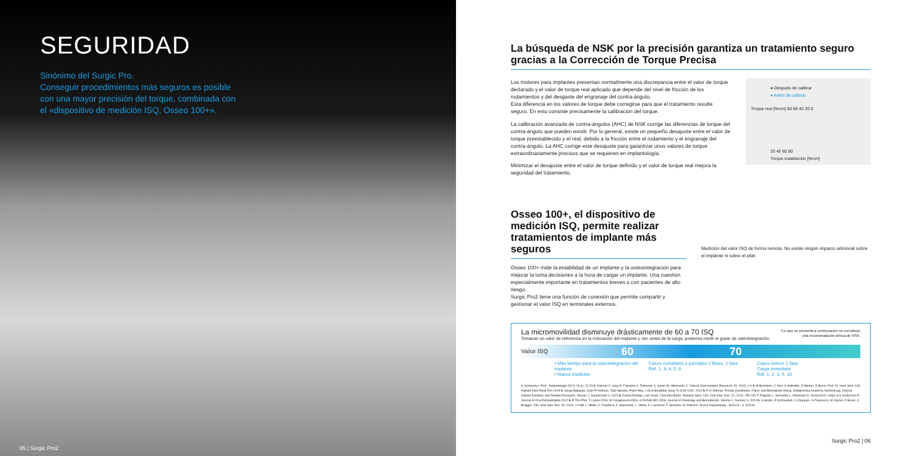SEGURIDAD
Sinónimo del Surgic Pro.
Conseguir procedimientos más seguros es posible con una mayor precisión del torque, combinada con el «dispositivo de medición ISQ, Osseo 100+».
05 | Surgic Pro2
La búsqueda de NSK por la precisión garantiza un tratamiento seguro gracias a la Corrección de Torque Precisa
Los motores para implantes presentan normalmente una discrepancia entre el valor de torque declarado y el valor de torque real aplicado que depende del nivel de fricción de los rodamientos y del desgaste del engranaje del contra-ángulo.
Esta diferencia en los valores de torque debe corregirse para que el tratamiento resulte seguro. En esto consiste precisamente la calibración del torque.
La calibración avanzada de contra-ángulos (AHC) de NSK corrige las diferencias de torque del contra-ángulo que pueden existir. Por lo general, existe un pequeño desajuste entre el valor de torque preestablecido y el real, debido a la fricción entre el rodamiento y el engranaje del contra-ángulo. La AHC corrige este desajuste para garantizar unos valores de torque extraordinariamente precisos que se requieren en implantología.
Minimizar el desajuste entre el valor de torque definido y el valor de torque real mejora la seguridad del tratamiento.
● Después de calibrar
● Antes de calibrar
Torque real [N•cm] 80 60 40 20 0
20 40 60 80
Torque establecido [N•cm]
Osseo 100+, el dispositivo de medición ISQ, permite realizar tratamientos de implante más seguros
Osseo 100+ mide la estabilidad de un implante y la osteointegración para mejorar la toma decisiones a la hora de cargar un implante. Una cuestión especialmente importante en tratamientos breves o con pacientes de alto riesgo.
Surgic Pro2 tiene una función de conexión que permite compartir y gestionar el valor ISQ en terminales externos.
Medición del valor ISQ de forma remota. No existe ningún impacto adicional sobre el implante ni sobre el pilar.
*Lo que se presenta a continuación no constituye
una recomendación clínica de NSK.
La micromovilidad disminuye drásticamente de 60 a 70 ISQ
Tomando un valor de referencia en la colocación del implante y otro antes de la carga, podemos medir el grado de osteointegración.
Valor ISQ 60 70
• Más tiempo para la osteointegración del implante
• Nueva medición
Casos completos o parciales 2 fases, 1 fase
Ref. 1, 3, 4, 5, 6
Casos únicos 1 fase
Carga inmediata
Ref. 1, 2, 3, 9, 10
1. Sennerby L Prof., Implantologie 2013; 21(1): 21-23 2. Kokovic V, Jung R, Feloutzis A, Todorovic V, Jurisic M, Hämmerle C. Clinical Oral Implants Research, 00, 2013, 1-6 3. M Bornstein, C Hart, S Halbritter, D Morton, D Buser, Prof. Dr. med. dent. Clin Implant Dent Relat Res 2009 4. Serge Baltayan, Joan Pi-Anfruns, Tara Aghaloo, Peter Moy. J Oral Maxillofac Surg 74:1145-1152, 2016 5. P O Östman, Private practitioner, Falun- and Biomaterial Group, Sahlgrenska Academy Gothenburg. Clinical Implant Dentistry and Related Research, Volume 7, Supplement 1, 2015 6. Daniel Rodrigo, Luis Aracil, Conchita Martin, Mariano Sanz. Clin. Oral Impl. Res. 21, 2010; 255-261 7. Pagliani L, Sennerby L, Petersson A, Verrocchi D, Volpe S & Andersson P. Journal of Oral Rehabilitation 2012 8. P Trisi Phd, T Carlesi DDS, M Colagiovanni DDS, G Perfetti MD, DDS. Journal of Osteology and Biomaterials, Volume 1, Number 3, 2010 9. S Hicklin, E Schneebeli, V Chappuis, S Francesco, M Janner, D Buser, U Brägger. Clin. Oral Impl. Res. 00, 2015; 1-9 10. L. Milillo, C. Fiandaca, F. Giannoulis, L. Ottria, A. Lucchese, F. Silvestre, M. Petruzzi. Oral & Implantology - anno IX - n. 3/2016
Surgic Pro2 | 06